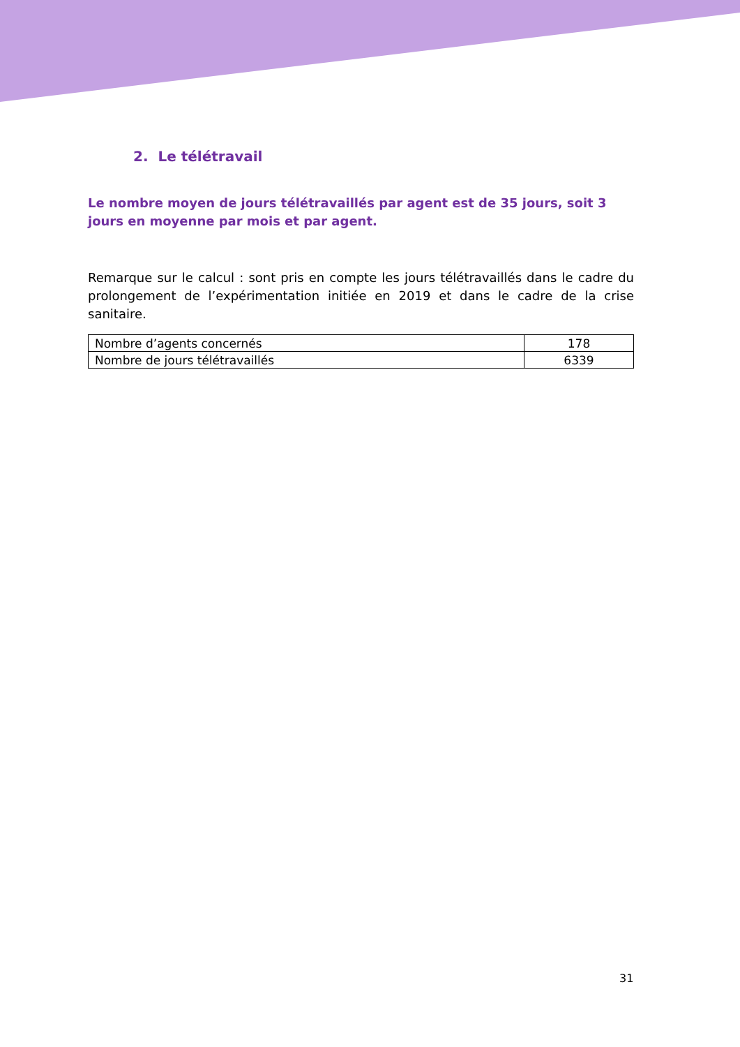2. Le télétravail
Le nombre moyen de jours télétravaillés par agent est de 35 jours, soit 3 jours en moyenne par mois et par agent.
Remarque sur le calcul : sont pris en compte les jours télétravaillés dans le cadre du prolongement de l’expérimentation initiée en 2019 et dans le cadre de la crise sanitaire.
| Nombre d’agents concernés | 178 |
| Nombre de jours télétravaillés | 6339 |
31